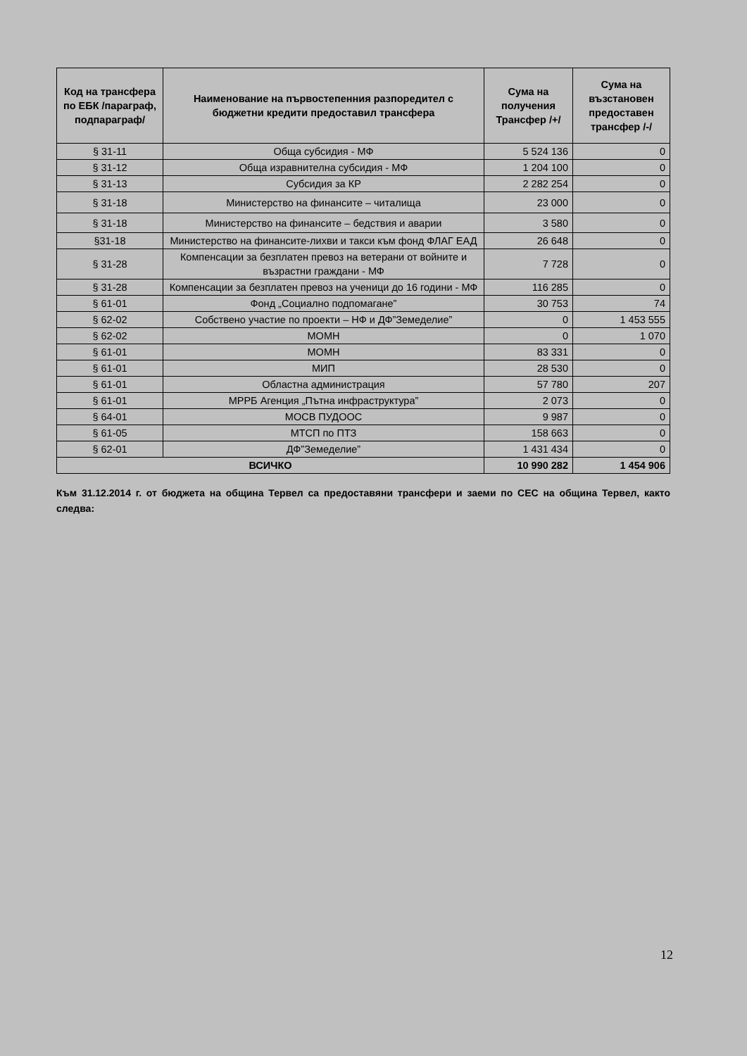| Код на трансфера по ЕБК /параграф, подпараграф/ | Наименование на първостепенния разпоредител с бюджетни кредити предоставил трансфера | Сума на получения Трансфер /+/ | Сума на възстановен предоставен трансфер /-/ |
| --- | --- | --- | --- |
| § 31-11 | Обща субсидия - МФ | 5 524 136 | 0 |
| § 31-12 | Обща изравнителна субсидия - МФ | 1 204 100 | 0 |
| § 31-13 | Субсидия за КР | 2 282 254 | 0 |
| § 31-18 | Министерство на финансите – читалища | 23 000 | 0 |
| § 31-18 | Министерство на финансите – бедствия и аварии | 3 580 | 0 |
| §31-18 | Министерство на финансите-лихви и такси към фонд ФЛАГ ЕАД | 26 648 | 0 |
| § 31-28 | Компенсации за безплатен превоз на ветерани от войните и възрастни граждани - МФ | 7 728 | 0 |
| § 31-28 | Компенсации за безплатен превоз на ученици до 16 години - МФ | 116 285 | 0 |
| § 61-01 | Фонд „Социално подпомагане” | 30 753 | 74 |
| § 62-02 | Собствено участие по проекти – НФ и ДФ”Земеделие” | 0 | 1 453 555 |
| § 62-02 | МОМН | 0 | 1 070 |
| § 61-01 | МОМН | 83 331 | 0 |
| § 61-01 | МИП | 28 530 | 0 |
| § 61-01 | Областна администрация | 57 780 | 207 |
| § 61-01 | МРРБ Агенция „Пътна инфраструктура” | 2 073 | 0 |
| § 64-01 | МОСВ ПУДООС | 9 987 | 0 |
| § 61-05 | МТСП по ПТЗ | 158 663 | 0 |
| § 62-01 | ДФ”Земеделие” | 1 431 434 | 0 |
| ВСИЧКО | | 10 990 282 | 1 454 906 |
Към 31.12.2014 г. от бюджета на община Тервел са предоставяни трансфери и заеми по СЕС на община Тервел, както следва:
12